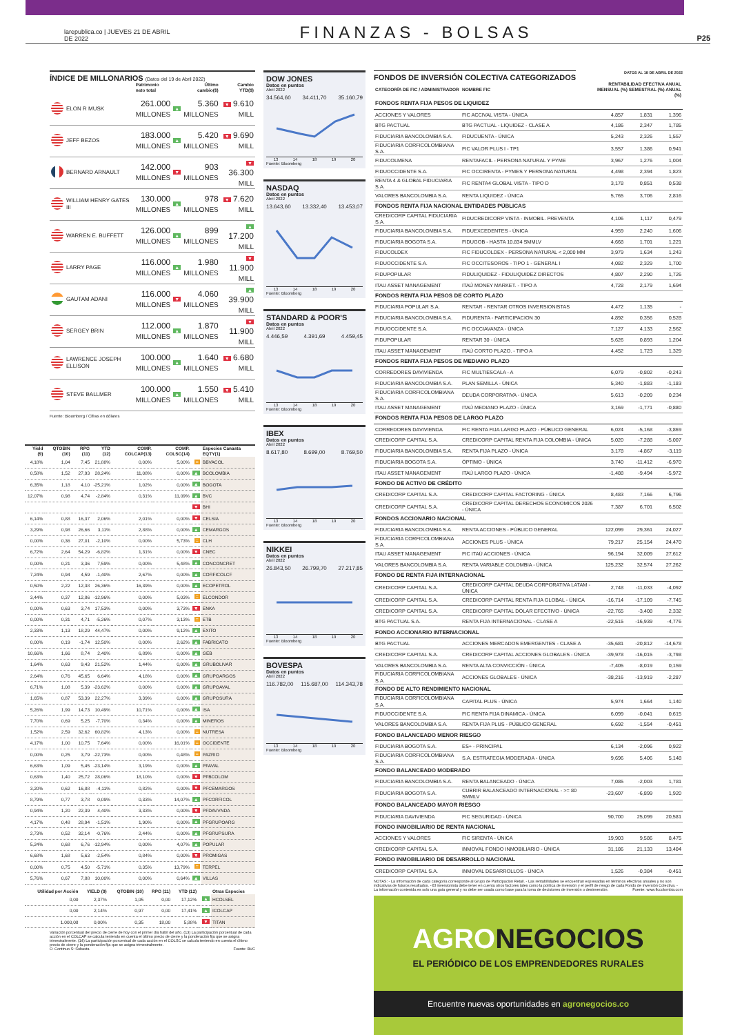larepublica.co | JUEVES 21 DE ABRIL DE 2022
FINANZAS - BOLSAS
P25
ÍNDICE DE MILLONARIOS (Datos del 19 de Abril 2022)
| | | Patrimonio neto total | | Último cambio($) | Cambio YTD($) |
| --- | --- | --- | --- | --- | --- |
| | ELON R MUSK | 261.000 MILLONES | ▲ | 5.360 MILLONES | ▼ 9.610 MILL |
| | JEFF BEZOS | 183.000 MILLONES | ▲ | 5.420 MILLONES | ▼ 9.690 MILL |
| | BERNARD ARNAULT | 142.000 MILLONES | ▼ | 903 MILLONES | ▼ 36.300 MILL |
| | WILLIAM HENRY GATES III | 130.000 MILLONES | ▲ | 978 MILLONES | ▼ 7.620 MILL |
| | WARREN E. BUFFETT | 126.000 MILLONES | ▲ | 899 MILLONES | ▲ 17.200 MILL |
| | LARRY PAGE | 116.000 MILLONES | ▲ | 1.980 MILLONES | ▼ 11.900 MILL |
| | GAUTAM ADANI | 116.000 MILLONES | ▼ | 4.060 MILLONES | ▲ 39.900 MILL |
| | SERGEY BRIN | 112.000 MILLONES | ▲ | 1.870 MILLONES | ▼ 11.900 MILL |
| | LAWRENCE JOSEPH ELLISON | 100.000 MILLONES | ▲ | 1.640 MILLONES | ▼ 6.680 MILL |
| | STEVE BALLMER | 100.000 MILLONES | ▲ | 1.550 MILLONES | ▼ 5.410 MILL |
Fuente: Bloomberg / Cifras en dólares
| Yield (9) | QTOBIN (10) | RPG (11) | YTD (12) | COMP. COLCAP(13) | COMP. COLSC(14) | | Especies Canasta EQTY(1) |
| --- | --- | --- | --- | --- | --- | --- | --- |
| 4,18% | 1,04 | 7,45 | 21,88% | 0,00% | 5,00% | = | BBVACOL |
| 0,58% | 1,52 | 27,93 | 28,24% | 11,08% | 0,00% | ▲ | BCOLOMBIA |
| 6,35% | 1,18 | 4,10 | -25,21% | 1,02% | 0,00% | ▲ | BOGOTA |
| 12,07% | 0,98 | 4,74 | -2,84% | 0,31% | 11,09% | ▲ | BVC |
| | | | | | | ▼ | BHI |
| 6,14% | 0,88 | 16,37 | 2,06% | 2,01% | 0,00% | ▼ | CELSIA |
| 3,29% | 0,98 | 26,66 | 3,11% | 2,88% | 0,00% | ▲ | CEMARGOS |
| 0,00% | 0,36 | 27,01 | -2,10% | 0,00% | 5,73% | = | CLH |
| 6,72% | 2,64 | 54,29 | -6,82% | 1,31% | 0,00% | ▼ | CNEC |
| 0,00% | 0,21 | 3,36 | 7,59% | 0,00% | 5,48% | ▲ | CONCONCRET |
| 7,24% | 0,94 | 4,59 | -1,40% | 2,67% | 0,00% | ▲ | CORFICOLCF |
| 0,50% | 2,22 | 12,38 | 26,36% | 16,39% | 0,00% | ▲ | ECOPETROL |
| 3,44% | 0,37 | 12,86 | -12,96% | 0,00% | 5,03% | = | ELCONDOR |
| 0,00% | 0,63 | 3,74 | 17,53% | 0,00% | 3,73% | ▼ | ENKA |
| 0,00% | 0,31 | 4,71 | -5,26% | 0,07% | 3,13% | = | ETB |
| 2,33% | 1,13 | 18,29 | 44,47% | 0,00% | 9,12% | ▲ | EXITO |
| 0,00% | 0,19 | -1,74 | 12,50% | 0,00% | 2,62% | ▲ | FABRICATO |
| 10,66% | 1,66 | 8,74 | 2,40% | 6,89% | 0,00% | ▲ | GEB |
| 1,64% | 0,63 | 9,43 | 21,52% | 1,44% | 0,00% | ▲ | GRUBOLIVAR |
| 2,64% | 0,76 | 45,65 | 6,64% | 4,18% | 0,00% | ▲ | GRUPOARGOS |
| 6,71% | 1,08 | 5,39 | -23,62% | 0,00% | 0,00% | ▲ | GRUPOAVAL |
| 1,65% | 0,87 | 53,39 | 22,27% | 3,39% | 0,00% | ▲ | GRUPOSURA |
| 5,26% | 1,99 | 14,73 | 10,49% | 10,71% | 0,00% | ▲ | ISA |
| 7,70% | 0,69 | 5,25 | -7,70% | 0,34% | 0,00% | ▲ | MINEROS |
| 1,52% | 2,59 | 32,62 | 60,82% | 4,13% | 0,00% | = | NUTRESA |
| 4,17% | 1,00 | 10,75 | 7,64% | 0,00% | 16,01% | = | OCCIDENTE |
| 0,00% | 0,25 | 3,79 | -22,73% | 0,00% | 0,48% | = | PAZRIO |
| 6,63% | 1,09 | 5,45 | -23,14% | 3,19% | 0,00% | ▲ | PFAVAL |
| 0,63% | 1,40 | 25,72 | 28,06% | 18,10% | 0,00% | ▼ | PFBCOLOM |
| 3,20% | 0,62 | 16,88 | -4,11% | 0,82% | 0,00% | ▼ | PFCEMARGOS |
| 8,79% | 0,77 | 3,78 | 0,09% | 0,33% | 14,07% | ▲ | PFCORFICOL |
| 0,94% | 1,20 | 22,39 | 4,40% | 3,33% | 0,00% | ▼ | PFDAVVNDA |
| 4,17% | 0,48 | 28,94 | -1,51% | 1,90% | 0,00% | ▲ | PFGRUPOARG |
| 2,73% | 0,52 | 32,14 | -0,76% | 2,44% | 0,00% | ▲ | PFGRUPSURA |
| 5,24% | 0,68 | 6,76 | -12,94% | 0,00% | 4,07% | ▲ | POPULAR |
| 6,68% | 1,68 | 5,63 | -2,54% | 0,84% | 0,00% | ▼ | PROMIGAS |
| 0,00% | 0,75 | 4,50 | -5,71% | 0,35% | 13,79% | = | TERPEL |
| 5,76% | 0,67 | 7,88 | 10,00% | 0,00% | 0,64% | ▲ | VILLAS |
| Utilidad por Acción | YIELD (9) | QTOBIN (10) | RPG (11) | YTD (12) | | Otras Especies |
| --- | --- | --- | --- | --- | --- | --- |
| 0,00 | 2,37% | 1,05 | 0,00 | 17,12% | ▲ | HCOLSEL |
| 0,00 | 2,14% | 0,97 | 0,00 | 17,41% | ▲ | ICOLCAP |
| 1.000,08 | 0,00% | 0,35 | 18,00 | 5,88% | ▼ | TITAN |
Variación porcentual del precio de cierre de hoy con el primer día hábil del año. (13) La participación porcentual de cada acción en el COLCAP se calcula teniendo en cuenta el último precio de cierre y la ponderación fija que se asigna trimestralmente. (14) La participación porcentual de cada acción en el COLSC se calcula teniendo en cuenta el último precio de cierre y la ponderación fija que se asigna trimestralmente.
C: Continuo S: Subasta Fuente: BVC
DOW JONES
Datos en puntos
Abril 2022
34.564,60 34.411,70 35.160,79
13 14 18 19 20
Fuente: Bloomberg
NASDAQ
Datos en puntos
Abril 2022
13.643,60 13.332,40 13.453,07
13 14 18 19 20
Fuente: Bloomberg
STANDARD & POOR'S
Datos en puntos
Abril 2022
4.446,59 4.391,69 4.459,45
13 14 18 19 20
Fuente: Bloomberg
IBEX
Datos en puntos
Abril 2022
8.617,80 8.699,00 8.769,50
13 14 18 19 20
Fuente: Bloomberg
NIKKEI
Datos en puntos
Abril 2022
26.843,50 26.799,70 27.217,85
13 14 18 19 20
Fuente: Bloomberg
BOVESPA
Datos en puntos
Abril 2022
116.782,00 115.687,00 114.343,78
13 14 18 19 20
Fuente: Bloomberg
FONDOS DE INVERSIÓN COLECTIVA CATEGORIZADOS
DATOS AL 18 DE ABRIL DE 2022
| CATEGORÍA DE FIC / ADMINISTRADOR | NOMBRE FIC | RENTABILIDAD EFECTIVA ANUAL MENSUAL (%) SEMESTRAL (%) ANUAL (%) | | |
| --- | --- | --- | --- | --- |
| FONDOS RENTA FIJA PESOS DE LIQUIDEZ | | | | |
| ACCIONES Y VALORES | FIC ACCIVAL VISTA - ÚNICA | 4,857 | 1,831 | 1,396 |
| BTG PACTUAL | BTG PACTUAL - LIQUIDEZ - CLASE A | 4,186 | 2,347 | 1,785 |
| FIDUCIARIA BANCOLOMBIA S.A. | FIDUCUENTA - ÚNICA | 5,243 | 2,326 | 1,557 |
| FIDUCIARIA CORFICOLOMBIANA S.A. | FIC VALOR PLUS I - TP1 | 3,557 | 1,386 | 0,941 |
| FIDUCOLMENA | RENTAFACIL - PERSONA NATURAL Y PYME | 3,967 | 1,276 | 1,004 |
| FIDUOCCIDENTE S.A. | FIC OCCIRENTA - PYMES Y PERSONA NATURAL | 4,498 | 2,394 | 1,823 |
| RENTA 4 & GLOBAL FIDUCIARIA S.A. | FIC RENTA4 GLOBAL VISTA - TIPO D | 3,178 | 0,851 | 0,538 |
| VALORES BANCOLOMBIA S.A. | RENTA LIQUIDEZ - ÚNICA | 5,765 | 3,706 | 2,816 |
| FONDOS RENTA FIJA NACIONAL ENTIDADES PÚBLICAS | | | | |
| CREDICORP CAPITAL FIDUCIARIA S.A. | FIDUCREDICORP VISTA - INMOBIL. PREVENTA | 4,106 | 1,117 | 0,479 |
| FIDUCIARIA BANCOLOMBIA S.A. | FIDUEXCEDENTES - ÚNICA | 4,959 | 2,240 | 1,606 |
| FIDUCIARIA BOGOTA S.A. | FIDUGOB - HASTA 10.834 SMMLV | 4,668 | 1,701 | 1,221 |
| FIDUCOLDEX | FIC FIDUCOLDEX - PERSONA NATURAL < 2,000 MM | 3,979 | 1,634 | 1,243 |
| FIDUOCCIDENTE S.A. | FIC OCCITESOROS - TIPO 1 - GENERAL I | 4,082 | 2,329 | 1,700 |
| FIDUPOPULAR | FIDULIQUIDEZ - FIDULIQUIDEZ DIRECTOS | 4,807 | 2,290 | 1,726 |
| ITAU ASSET MANAGEMENT | ITAÚ MONEY MARKET. - TIPO A | 4,728 | 2,179 | 1,694 |
| FONDOS RENTA FIJA PESOS DE CORTO PLAZO | | | | |
| FIDUCIARIA POPULAR S.A. | RENTAR - RENTAR OTROS INVERSIONISTAS | 4,472 | 1,135 | - |
| FIDUCIARIA BANCOLOMBIA S.A. | FIDURENTA - PARTICIPACION 30 | 4,892 | 0,356 | 0,528 |
| FIDUOCCIDENTE S.A. | FIC OCCIAVANZA - ÚNICA | 7,127 | 4,133 | 2,562 |
| FIDUPOPULAR | RENTAR 30 - ÚNICA | 5,626 | 0,893 | 1,204 |
| ITAU ASSET MANAGEMENT | ITAÚ CORTO PLAZO. - TIPO A | 4,452 | 1,723 | 1,329 |
| FONDOS RENTA FIJA PESOS DE MEDIANO PLAZO | | | | |
| CORREDORES DAVIVIENDA | FIC MULTIESCALA - A | 6,079 | -0,802 | -0,243 |
| FIDUCIARIA BANCOLOMBIA S.A. | PLAN SEMILLA - ÚNICA | 5,340 | -1,883 | -1,183 |
| FIDUCIARIA CORFICOLOMBIANA S.A. | DEUDA CORPORATIVA - ÚNICA | 5,613 | -0,209 | 0,234 |
| ITAU ASSET MANAGEMENT | ITAÚ MEDIANO PLAZO - ÚNICA | 3,169 | -1,771 | -0,880 |
| FONDOS RENTA FIJA PESOS DE LARGO PLAZO | | | | |
| CORREDORES DAVIVIENDA | FIC RENTA FIJA LARGO PLAZO - PÚBLICO GENERAL | 6,024 | -5,168 | -3,869 |
| CREDICORP CAPITAL S.A. | CREDICORP CAPITAL RENTA FIJA COLOMBIA - ÚNICA | 5,020 | -7,288 | -5,007 |
| FIDUCIARIA BANCOLOMBIA S.A. | RENTA FIJA PLAZO - ÚNICA | 3,178 | -4,867 | -3,119 |
| FIDUCIARIA BOGOTA S.A. | ÓPTIMO - ÚNICA | 3,740 | -11,412 | -6,970 |
| ITAU ASSET MANAGEMENT | ITAÚ LARGO PLAZO - ÚNICA | -1,488 | -9,494 | -5,972 |
| FONDO DE ACTIVO DE CRÉDITO | | | | |
| CREDICORP CAPITAL S.A. | CREDICORP CAPITAL FACTORING - ÚNICA | 8,483 | 7,166 | 6,796 |
| CREDICORP CAPITAL S.A. | CREDICORP CAPITAL DERECHOS ECONOMICOS 2026 - ÚNICA | 7,387 | 6,701 | 6,502 |
| FONDOS ACCIONARIO NACIONAL | | | | |
| FIDUCIARIA BANCOLOMBIA S.A. | RENTA ACCIONES - PÚBLICO GENERAL | 122,099 | 29,361 | 24,027 |
| FIDUCIARIA CORFICOLOMBIANA S.A. | ACCIONES PLUS - ÚNICA | 79,217 | 25,154 | 24,470 |
| ITAU ASSET MANAGEMENT | FIC ITAÚ ACCIONES - ÚNICA | 96,194 | 32,009 | 27,612 |
| VALORES BANCOLOMBIA S.A. | RENTA VARIABLE COLOMBIA - ÚNICA | 125,232 | 32,574 | 27,262 |
| FONDO DE RENTA FIJA INTERNACIONAL | | | | |
| CREDICORP CAPITAL S.A. | CREDICORP CAPITAL DEUDA CORPORATIVA LATAM - ÚNICA | 2,748 | -11,033 | -4,092 |
| CREDICORP CAPITAL S.A. | CREDICORP CAPITAL RENTA FIJA GLOBAL - ÚNICA | -16,714 | -17,109 | -7,745 |
| CREDICORP CAPITAL S.A. | CREDICORP CAPITAL DÓLAR EFECTIVO - ÚNICA | -22,765 | -3,408 | 2,332 |
| BTG PACTUAL S.A. | RENTA FIJA INTERNACIONAL - CLASE A | -22,515 | -16,939 | -4,776 |
| FONDO ACCIONARIO INTERNACIONAL | | | | |
| BTG PACTUAL | ACCIONES MERCADOS EMERGENTES - CLASE A | -35,681 | -20,812 | -14,678 |
| CREDICORP CAPITAL S.A. | CREDICORP CAPITAL ACCIONES GLOBALES - ÚNICA | -39,978 | -16,015 | -3,798 |
| VALORES BANCOLOMBIA S.A. | RENTA ALTA CONVICCIÓN - ÚNICA | -7,405 | -8,019 | 0,159 |
| FIDUCIARIA CORFICOLOMBIANA S.A. | ACCIONES GLOBALES - ÚNICA | -38,216 | -13,919 | -2,287 |
| FONDO DE ALTO RENDIMIENTO NACIONAL | | | | |
| FIDUCIARIA CORFICOLOMBIANA S.A. | CAPITAL PLUS - ÚNICA | 5,974 | 1,664 | 1,140 |
| FIDUOCCIDENTE S.A. | FIC RENTA FIJA DINAMICA - ÚNICA | 6,099 | -0,041 | 0,615 |
| VALORES BANCOLOMBIA S.A. | RENTA FIJA PLUS - PÚBLICO GENERAL | 6,692 | -1,554 | -0,451 |
| FONDO BALANCEADO MENOR RIESGO | | | | |
| FIDUCIARIA BOGOTA S.A. | ES+ - PRINCIPAL | 6,134 | -2,096 | 0,922 |
| FIDUCIARIA CORFICOLOMBIANA S.A. | S.A. ESTRATEGIA MODERADA - ÚNICA | 9,696 | 5,406 | 5,148 |
| FONDO BALANCEADO MODERADO | | | | |
| FIDUCIARIA BANCOLOMBIA S.A. | RENTA BALANCEADO - ÚNICA | 7,085 | -2,003 | 1,781 |
| FIDUCIARIA BOGOTA S.A. | CUBRIR BALANCEADO INTERNACIONAL - >= 80 SMMLV | -23,607 | -6,899 | 1,920 |
| FONDO BALANCEADO MAYOR RIESGO | | | | |
| FIDUCIARIA DAVIVIENDA | FIC SEGURIDAD - ÚNICA | 90,700 | 25,099 | 20,581 |
| FONDO INMOBILIARIO DE RENTA NACIONAL | | | | |
| ACCIONES Y VALORES | FIC SIRENTA - ÚNICA | 19,903 | 9,586 | 8,475 |
| CREDICORP CAPITAL S.A. | INMOVAL FONDO INMOBILIARIO - ÚNICA | 31,186 | 21,133 | 13,404 |
| FONDO INMOBILIARIO DE DESARROLLO NACIONAL | | | | |
| CREDICORP CAPITAL S.A. | INMOVAL DESARROLLOS - ÚNICA | 1,526 | -0,384 | -0,451 |
NOTAS: - La información de cada categoría corresponde al Grupo de Participación Retail. - Las rentabilidades se encuentran expresadas en términos efectivos anuales y no son indicativas de futuros resultados. - El inversionista debe tener en cuenta otros factores tales como la política de inversión y el perfil de riesgo de cada Fondo de Inversión Colectiva. - La información contenida es solo una guía general y no debe ser usada como base para la toma de decisiones de inversión o desinversión. Fuente: www.ficcolombia.com
AGRONEGOCIOS
EL PERIÓDICO DE LOS EMPRENDEDORES RURALES
Encuentre nuevas oportunidades en agronegocios.co